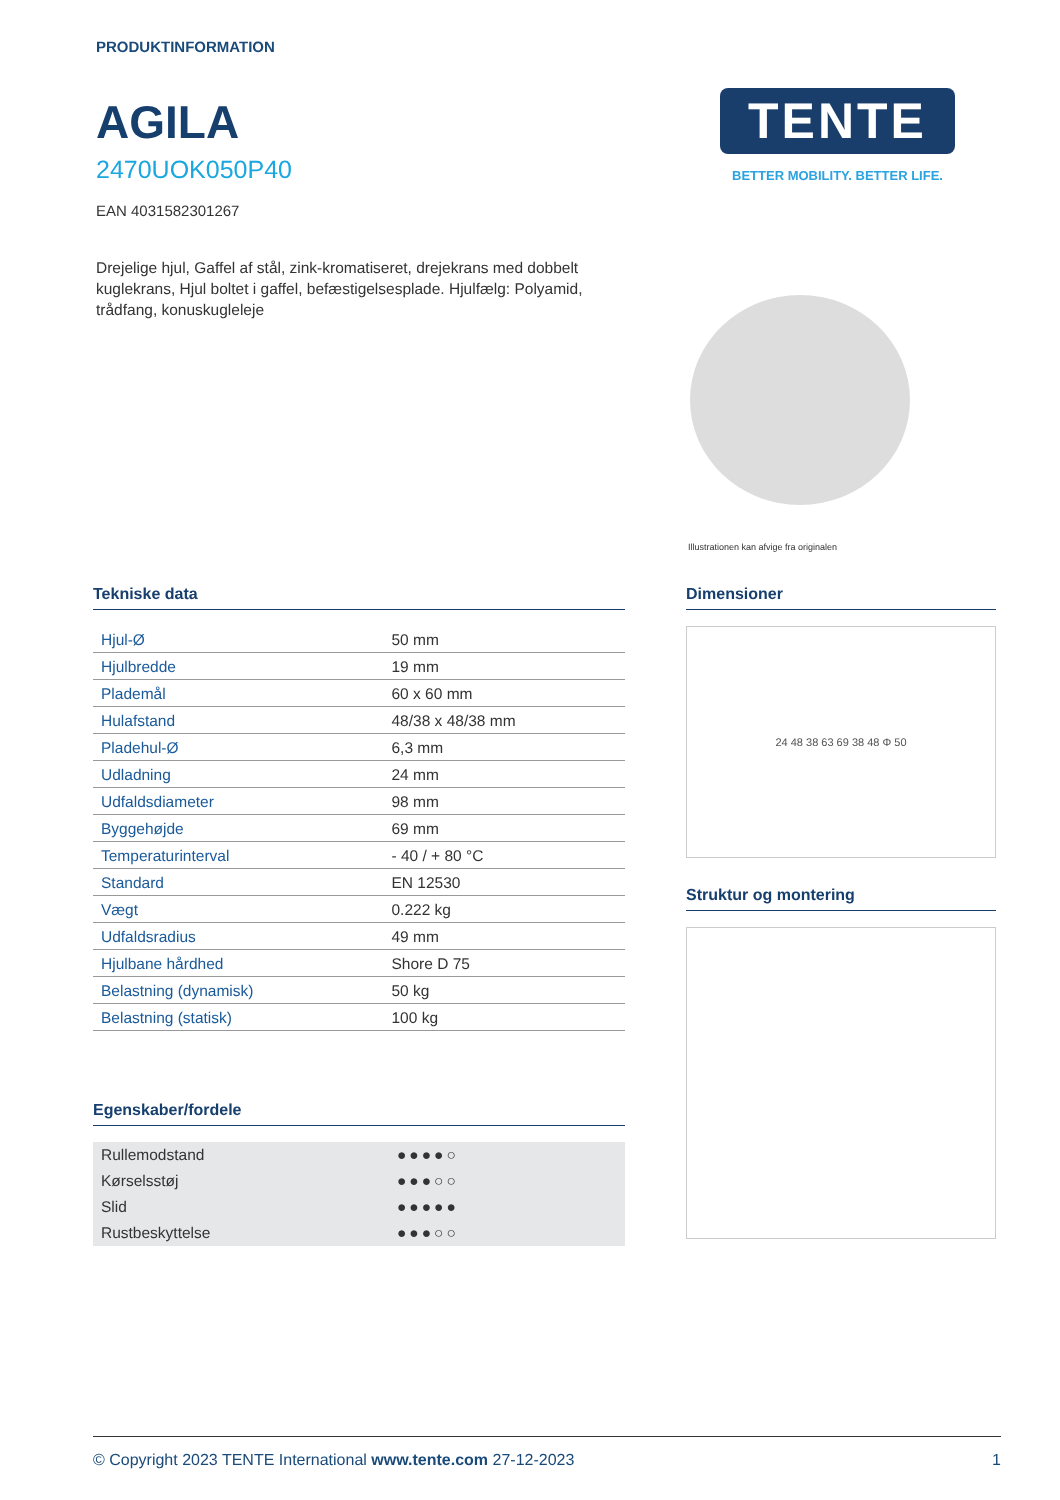PRODUKTINFORMATION
AGILA
2470UOK050P40
EAN 4031582301267
Drejelige hjul, Gaffel af stål, zink-kromatiseret, drejekrans med dobbelt kuglekrans, Hjul boltet i gaffel, befæstigelsesplade. Hjulfælg: Polyamid, trådfang, konuskugleleje
TENTE
BETTER MOBILITY. BETTER LIFE.
Illustrationen kan afvige fra originalen
Tekniske data
| Hjul-Ø | 50 mm |
| Hjulbredde | 19 mm |
| Plademål | 60 x 60 mm |
| Hulafstand | 48/38 x 48/38 mm |
| Pladehul-Ø | 6,3 mm |
| Udladning | 24 mm |
| Udfaldsdiameter | 98 mm |
| Byggehøjde | 69 mm |
| Temperaturinterval | - 40 / + 80 °C |
| Standard | EN 12530 |
| Vægt | 0.222 kg |
| Udfaldsradius | 49 mm |
| Hjulbane hårdhed | Shore D 75 |
| Belastning (dynamisk) | 50 kg |
| Belastning (statisk) | 100 kg |
Egenskaber/fordele
| Rullemodstand | ●●●●○ |
| Kørselsstøj | ●●●○○ |
| Slid | ●●●●● |
| Rustbeskyttelse | ●●●○○ |
Dimensioner
24 48 38 63 69 38 48 Φ 50
Struktur og montering
© Copyright 2023 TENTE International www.tente.com 27-12-2023 1